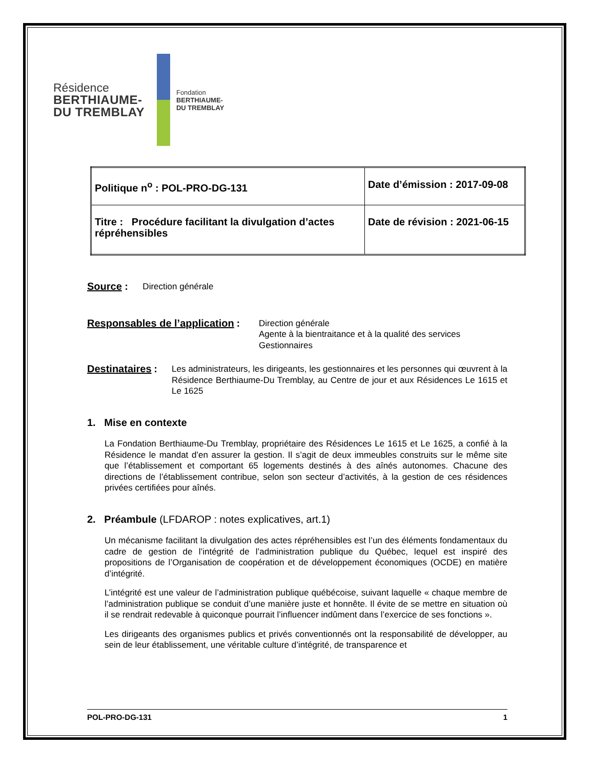Résidence
BERTHIAUME-
DU TREMBLAY
Fondation
BERTHIAUME-
DU TREMBLAY
| Politique n<sup>o</sup> : POL-PRO-DG-131 | Date d’émission : 2017-09-08 |
| Titre : Procédure facilitant la divulgation d’actes répréhensibles | Date de révision : 2021-06-15 |
Source : Direction générale
Responsables de l’application :
Direction générale
Agente à la bientraitance et à la qualité des services
Gestionnaires
Destinataires :
Les administrateurs, les dirigeants, les gestionnaires et les personnes qui œuvrent à la Résidence Berthiaume-Du Tremblay, au Centre de jour et aux Résidences Le 1615 et Le 1625
1. Mise en contexte
La Fondation Berthiaume-Du Tremblay, propriétaire des Résidences Le 1615 et Le 1625, a confié à la Résidence le mandat d’en assurer la gestion. Il s’agit de deux immeubles construits sur le même site que l’établissement et comportant 65 logements destinés à des aînés autonomes. Chacune des directions de l’établissement contribue, selon son secteur d’activités, à la gestion de ces résidences privées certifiées pour aînés.
2. Préambule (LFDAROP : notes explicatives, art.1)
Un mécanisme facilitant la divulgation des actes répréhensibles est l’un des éléments fondamentaux du cadre de gestion de l’intégrité de l’administration publique du Québec, lequel est inspiré des propositions de l’Organisation de coopération et de développement économiques (OCDE) en matière d’intégrité.
L’intégrité est une valeur de l’administration publique québécoise, suivant laquelle « chaque membre de l’administration publique se conduit d’une manière juste et honnête. Il évite de se mettre en situation où il se rendrait redevable à quiconque pourrait l’influencer indûment dans l’exercice de ses fonctions ».
Les dirigeants des organismes publics et privés conventionnés ont la responsabilité de développer, au sein de leur établissement, une véritable culture d’intégrité, de transparence et
POL-PRO-DG-131 1